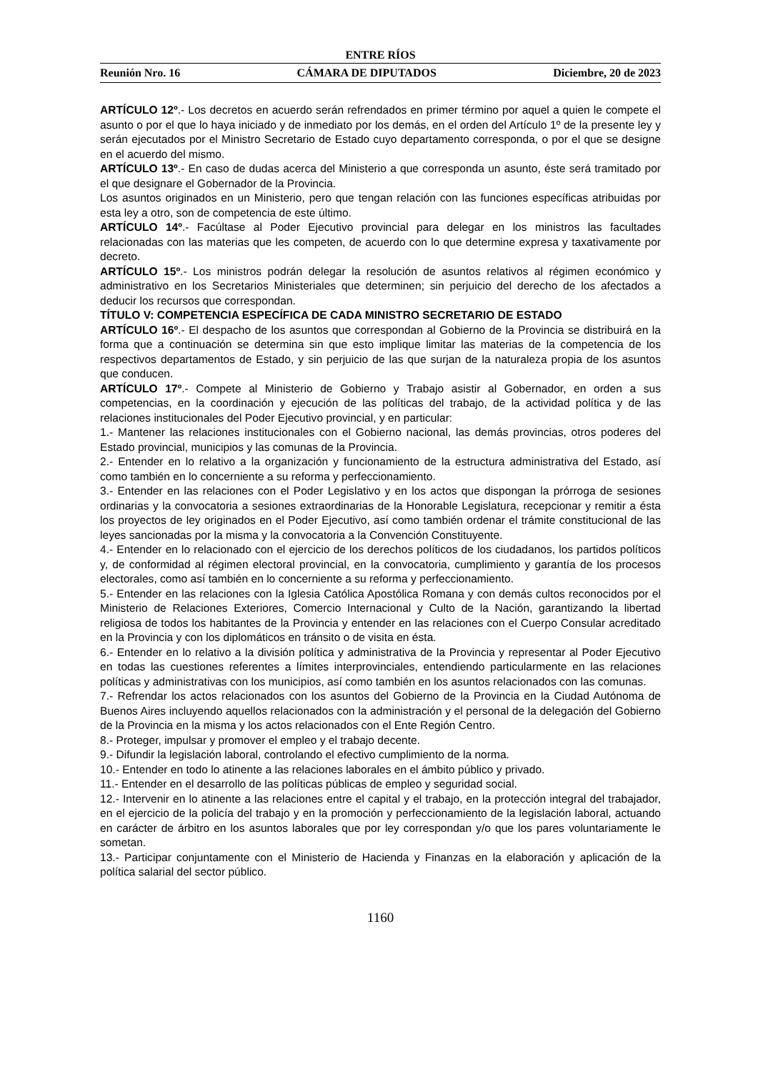ENTRE RÍOS
Reunión Nro. 16 CÁMARA DE DIPUTADOS Diciembre, 20 de 2023
ARTÍCULO 12º.- Los decretos en acuerdo serán refrendados en primer término por aquel a quien le compete el asunto o por el que lo haya iniciado y de inmediato por los demás, en el orden del Artículo 1º de la presente ley y serán ejecutados por el Ministro Secretario de Estado cuyo departamento corresponda, o por el que se designe en el acuerdo del mismo.
ARTÍCULO 13º.- En caso de dudas acerca del Ministerio a que corresponda un asunto, éste será tramitado por el que designare el Gobernador de la Provincia.
Los asuntos originados en un Ministerio, pero que tengan relación con las funciones específicas atribuidas por esta ley a otro, son de competencia de este último.
ARTÍCULO 14º.- Facúltase al Poder Ejecutivo provincial para delegar en los ministros las facultades relacionadas con las materias que les competen, de acuerdo con lo que determine expresa y taxativamente por decreto.
ARTÍCULO 15º.- Los ministros podrán delegar la resolución de asuntos relativos al régimen económico y administrativo en los Secretarios Ministeriales que determinen; sin perjuicio del derecho de los afectados a deducir los recursos que correspondan.
TÍTULO V: COMPETENCIA ESPECÍFICA DE CADA MINISTRO SECRETARIO DE ESTADO
ARTÍCULO 16º.- El despacho de los asuntos que correspondan al Gobierno de la Provincia se distribuirá en la forma que a continuación se determina sin que esto implique limitar las materias de la competencia de los respectivos departamentos de Estado, y sin perjuicio de las que surjan de la naturaleza propia de los asuntos que conducen.
ARTÍCULO 17º.- Compete al Ministerio de Gobierno y Trabajo asistir al Gobernador, en orden a sus competencias, en la coordinación y ejecución de las políticas del trabajo, de la actividad política y de las relaciones institucionales del Poder Ejecutivo provincial, y en particular:
1.- Mantener las relaciones institucionales con el Gobierno nacional, las demás provincias, otros poderes del Estado provincial, municipios y las comunas de la Provincia.
2.- Entender en lo relativo a la organización y funcionamiento de la estructura administrativa del Estado, así como también en lo concerniente a su reforma y perfeccionamiento.
3.- Entender en las relaciones con el Poder Legislativo y en los actos que dispongan la prórroga de sesiones ordinarias y la convocatoria a sesiones extraordinarias de la Honorable Legislatura, recepcionar y remitir a ésta los proyectos de ley originados en el Poder Ejecutivo, así como también ordenar el trámite constitucional de las leyes sancionadas por la misma y la convocatoria a la Convención Constituyente.
4.- Entender en lo relacionado con el ejercicio de los derechos políticos de los ciudadanos, los partidos políticos y, de conformidad al régimen electoral provincial, en la convocatoria, cumplimiento y garantía de los procesos electorales, como así también en lo concerniente a su reforma y perfeccionamiento.
5.- Entender en las relaciones con la Iglesia Católica Apostólica Romana y con demás cultos reconocidos por el Ministerio de Relaciones Exteriores, Comercio Internacional y Culto de la Nación, garantizando la libertad religiosa de todos los habitantes de la Provincia y entender en las relaciones con el Cuerpo Consular acreditado en la Provincia y con los diplomáticos en tránsito o de visita en ésta.
6.- Entender en lo relativo a la división política y administrativa de la Provincia y representar al Poder Ejecutivo en todas las cuestiones referentes a límites interprovinciales, entendiendo particularmente en las relaciones políticas y administrativas con los municipios, así como también en los asuntos relacionados con las comunas.
7.- Refrendar los actos relacionados con los asuntos del Gobierno de la Provincia en la Ciudad Autónoma de Buenos Aires incluyendo aquellos relacionados con la administración y el personal de la delegación del Gobierno de la Provincia en la misma y los actos relacionados con el Ente Región Centro.
8.- Proteger, impulsar y promover el empleo y el trabajo decente.
9.- Difundir la legislación laboral, controlando el efectivo cumplimiento de la norma.
10.- Entender en todo lo atinente a las relaciones laborales en el ámbito público y privado.
11.- Entender en el desarrollo de las políticas públicas de empleo y seguridad social.
12.- Intervenir en lo atinente a las relaciones entre el capital y el trabajo, en la protección integral del trabajador, en el ejercicio de la policía del trabajo y en la promoción y perfeccionamiento de la legislación laboral, actuando en carácter de árbitro en los asuntos laborales que por ley correspondan y/o que los pares voluntariamente le sometan.
13.- Participar conjuntamente con el Ministerio de Hacienda y Finanzas en la elaboración y aplicación de la política salarial del sector público.
1160